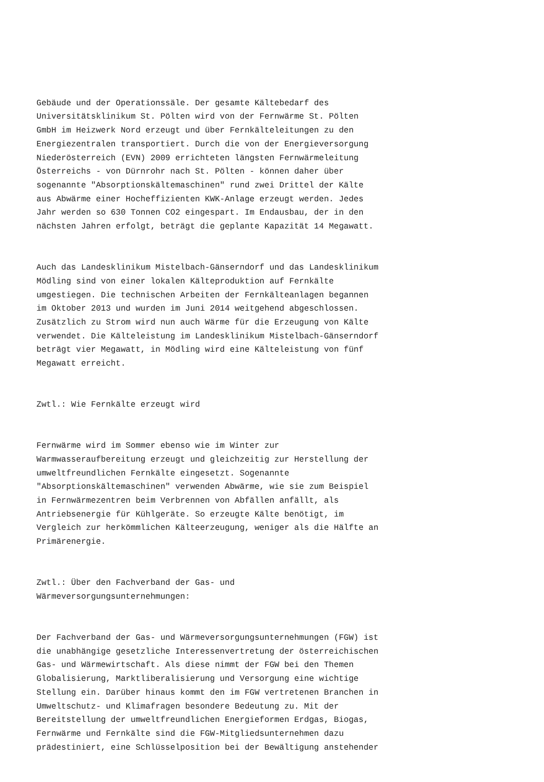Gebäude und der Operationssäle. Der gesamte Kältebedarf des Universitätsklinikum St. Pölten wird von der Fernwärme St. Pölten GmbH im Heizwerk Nord erzeugt und über Fernkälteleitungen zu den Energiezentralen transportiert. Durch die von der Energieversorgung Niederösterreich (EVN) 2009 errichteten längsten Fernwärmeleitung Österreichs - von Dürnrohr nach St. Pölten - können daher über sogenannte "Absorptionskältemaschinen" rund zwei Drittel der Kälte aus Abwärme einer Hocheffizienten KWK-Anlage erzeugt werden. Jedes Jahr werden so 630 Tonnen CO2 eingespart. Im Endausbau, der in den nächsten Jahren erfolgt, beträgt die geplante Kapazität 14 Megawatt.
Auch das Landesklinikum Mistelbach-Gänserndorf und das Landesklinikum Mödling sind von einer lokalen Kälteproduktion auf Fernkälte umgestiegen. Die technischen Arbeiten der Fernkälteanlagen begannen im Oktober 2013 und wurden im Juni 2014 weitgehend abgeschlossen. Zusätzlich zu Strom wird nun auch Wärme für die Erzeugung von Kälte verwendet. Die Kälteleistung im Landesklinikum Mistelbach-Gänserndorf beträgt vier Megawatt, in Mödling wird eine Kälteleistung von fünf Megawatt erreicht.
Zwtl.: Wie Fernkälte erzeugt wird
Fernwärme wird im Sommer ebenso wie im Winter zur Warmwasseraufbereitung erzeugt und gleichzeitig zur Herstellung der umweltfreundlichen Fernkälte eingesetzt. Sogenannte "Absorptionskältemaschinen" verwenden Abwärme, wie sie zum Beispiel in Fernwärmezentren beim Verbrennen von Abfällen anfällt, als Antriebsenergie für Kühlgeräte. So erzeugte Kälte benötigt, im Vergleich zur herkömmlichen Kälteerzeugung, weniger als die Hälfte an Primärenergie.
Zwtl.: Über den Fachverband der Gas- und Wärmeversorgungsunternehmungen:
Der Fachverband der Gas- und Wärmeversorgungsunternehmungen (FGW) ist die unabhängige gesetzliche Interessenvertretung der österreichischen Gas- und Wärmewirtschaft. Als diese nimmt der FGW bei den Themen Globalisierung, Marktliberalisierung und Versorgung eine wichtige Stellung ein. Darüber hinaus kommt den im FGW vertretenen Branchen in Umweltschutz- und Klimafragen besondere Bedeutung zu. Mit der Bereitstellung der umweltfreundlichen Energieformen Erdgas, Biogas, Fernwärme und Fernkälte sind die FGW-Mitgliedsunternehmen dazu prädestiniert, eine Schlüsselposition bei der Bewältigung anstehender